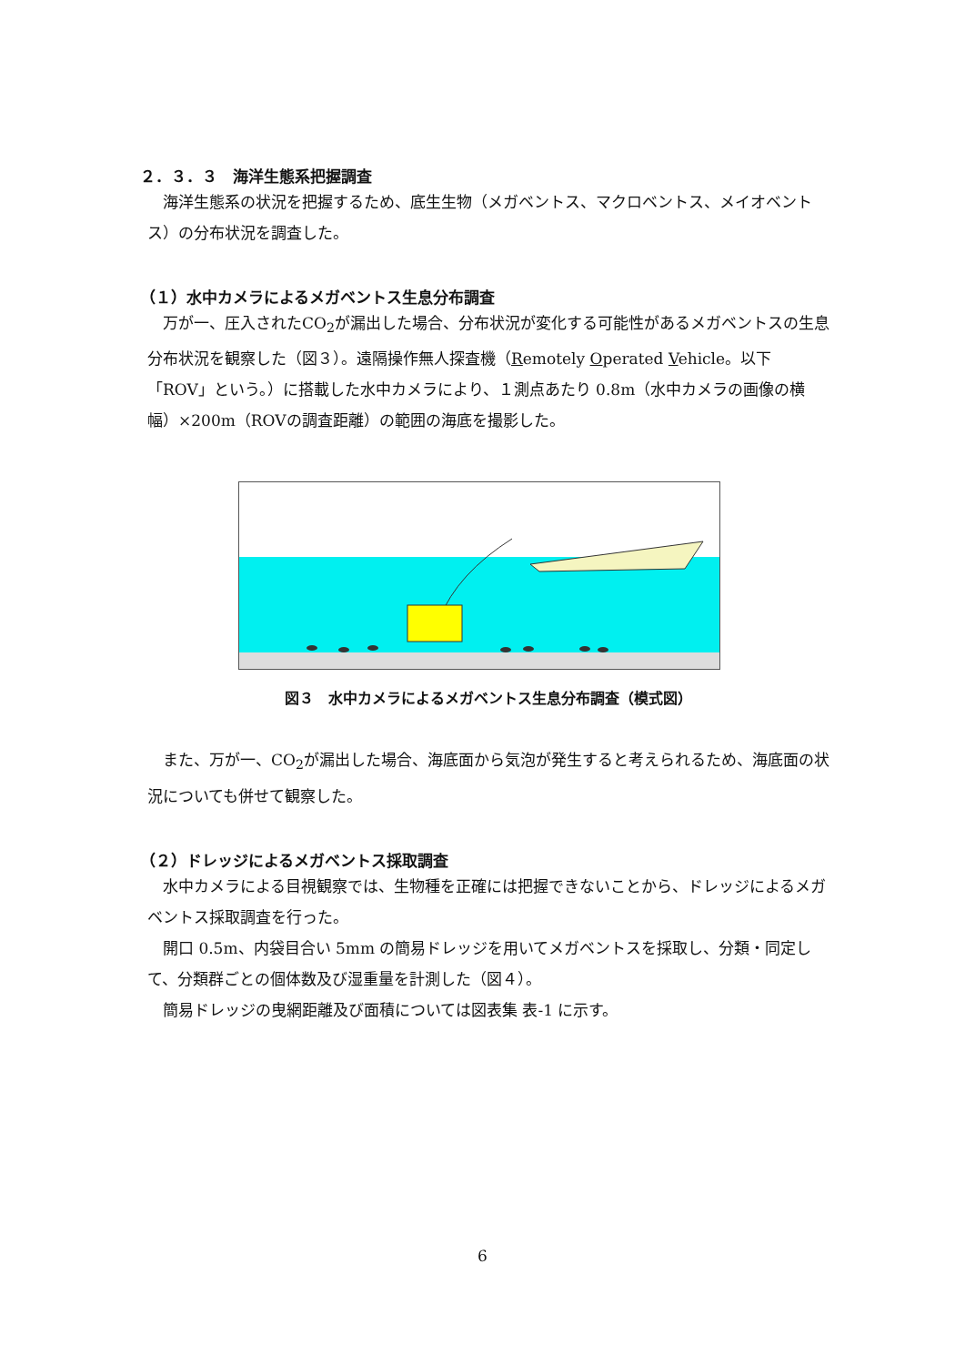２．３．３　海洋生態系把握調査
海洋生態系の状況を把握するため、底生生物（メガベントス、マクロベントス、メイオベントス）の分布状況を調査した。
（１）水中カメラによるメガベントス生息分布調査
万が一、圧入されたCO<sub>2</sub>が漏出した場合、分布状況が変化する可能性があるメガベントスの生息分布状況を観察した（図３）。遠隔操作無人探査機（Remotely Operated Vehicle。以下「ROV」という。）に搭載した水中カメラにより、１測点あたり 0.8m（水中カメラの画像の横幅）×200m（ROVの調査距離）の範囲の海底を撮影した。
図３　水中カメラによるメガベントス生息分布調査（模式図）
また、万が一、CO<sub>2</sub>が漏出した場合、海底面から気泡が発生すると考えられるため、海底面の状況についても併せて観察した。
（２）ドレッジによるメガベントス採取調査
水中カメラによる目視観察では、生物種を正確には把握できないことから、ドレッジによるメガベントス採取調査を行った。
開口 0.5m、内袋目合い 5mm の簡易ドレッジを用いてメガベントスを採取し、分類・同定して、分類群ごとの個体数及び湿重量を計測した（図４）。
簡易ドレッジの曳網距離及び面積については図表集 表-1 に示す。
6